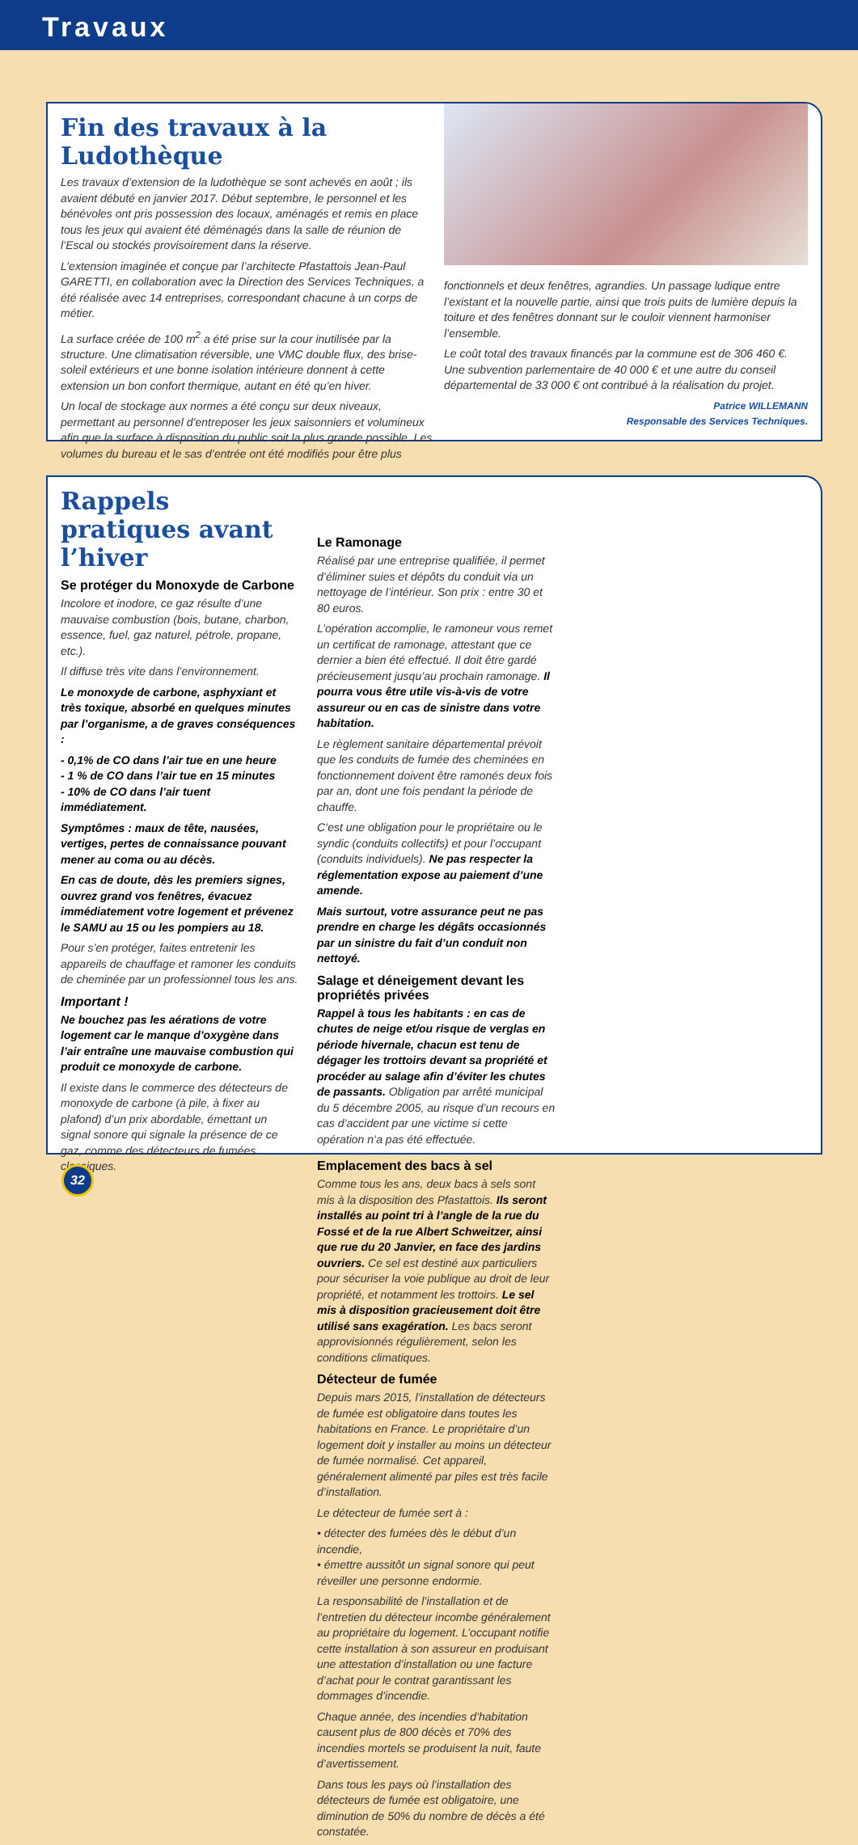Travaux
Fin des travaux à la Ludothèque
Les travaux d’extension de la ludothèque se sont achevés en août ; ils avaient débuté en janvier 2017. Début septembre, le personnel et les bénévoles ont pris possession des locaux, aménagés et remis en place tous les jeux qui avaient été déménagés dans la salle de réunion de l’Escal ou stockés provisoirement dans la réserve.
L’extension imaginée et conçue par l’architecte Pfastattois Jean-Paul GARETTI, en collaboration avec la Direction des Services Techniques, a été réalisée avec 14 entreprises, correspondant chacune à un corps de métier.
La surface créée de 100 m<sup>2</sup> a été prise sur la cour inutilisée par la structure. Une climatisation réversible, une VMC double flux, des brise-soleil extérieurs et une bonne isolation intérieure donnent à cette extension un bon confort thermique, autant en été qu’en hiver.
Un local de stockage aux normes a été conçu sur deux niveaux, permettant au personnel d’entreposer les jeux saisonniers et volumineux afin que la surface à disposition du public soit la plus grande possible. Les volumes du bureau et le sas d’entrée ont été modifiés pour être plus
fonctionnels et deux fenêtres, agrandies. Un passage ludique entre l’existant et la nouvelle partie, ainsi que trois puits de lumière depuis la toiture et des fenêtres donnant sur le couloir viennent harmoniser l’ensemble.
Le coût total des travaux financés par la commune est de 306 460 €. Une subvention parlementaire de 40 000 € et une autre du conseil départemental de 33 000 € ont contribué à la réalisation du projet.
Patrice WILLEMANN
Responsable des Services Techniques.
Rappels pratiques avant l’hiver
Se protéger du Monoxyde de Carbone
Incolore et inodore, ce gaz résulte d’une mauvaise combustion (bois, butane, charbon, essence, fuel, gaz naturel, pétrole, propane, etc.).
Il diffuse très vite dans l’environnement.
Le monoxyde de carbone, asphyxiant et très toxique, absorbé en quelques minutes par l’organisme, a de graves conséquences :
- 0,1% de CO dans l’air tue en une heure
- 1 % de CO dans l’air tue en 15 minutes
- 10% de CO dans l’air tuent immédiatement.
Symptômes : maux de tête, nausées, vertiges, pertes de connaissance pouvant mener au coma ou au décès.
En cas de doute, dès les premiers signes, ouvrez grand vos fenêtres, évacuez immédiatement votre logement et prévenez le SAMU au 15 ou les pompiers au 18.
Pour s’en protéger, faites entretenir les appareils de chauffage et ramoner les conduits de cheminée par un professionnel tous les ans.
Important !
Ne bouchez pas les aérations de votre logement car le manque d’oxygène dans l’air entraîne une mauvaise combustion qui produit ce monoxyde de carbone.
Il existe dans le commerce des détecteurs de monoxyde de carbone (à pile, à fixer au plafond) d’un prix abordable, émettant un signal sonore qui signale la présence de ce gaz, comme des détecteurs de fumées classiques.
Le Ramonage
Réalisé par une entreprise qualifiée, il permet d’éliminer suies et dépôts du conduit via un nettoyage de l’intérieur. Son prix : entre 30 et 80 euros.
L’opération accomplie, le ramoneur vous remet un certificat de ramonage, attestant que ce dernier a bien été effectué. Il doit être gardé précieusement jusqu’au prochain ramonage. Il pourra vous être utile vis-à-vis de votre assureur ou en cas de sinistre dans votre habitation.
Le règlement sanitaire départemental prévoit que les conduits de fumée des cheminées en fonctionnement doivent être ramonés deux fois par an, dont une fois pendant la période de chauffe.
C’est une obligation pour le propriétaire ou le syndic (conduits collectifs) et pour l’occupant (conduits individuels). Ne pas respecter la réglementation expose au paiement d’une amende.
Mais surtout, votre assurance peut ne pas prendre en charge les dégâts occasionnés par un sinistre du fait d’un conduit non nettoyé.
Salage et déneigement devant les propriétés privées
Rappel à tous les habitants : en cas de chutes de neige et/ou risque de verglas en période hivernale, chacun est tenu de dégager les trottoirs devant sa propriété et procéder au salage afin d’éviter les chutes de passants. Obligation par arrêté municipal du 5 décembre 2005, au risque d’un recours en cas d’accident par une victime si cette opération n’a pas été effectuée.
Emplacement des bacs à sel
Comme tous les ans, deux bacs à sels sont mis à la disposition des Pfastattois. Ils seront installés au point tri à l’angle de la rue du Fossé et de la rue Albert Schweitzer, ainsi que rue du 20 Janvier, en face des jardins ouvriers. Ce sel est destiné aux particuliers pour sécuriser la voie publique au droit de leur propriété, et notamment les trottoirs. Le sel mis à disposition gracieusement doit être utilisé sans exagération. Les bacs seront approvisionnés régulièrement, selon les conditions climatiques.
Détecteur de fumée
Depuis mars 2015, l’installation de détecteurs de fumée est obligatoire dans toutes les habitations en France. Le propriétaire d’un logement doit y installer au moins un détecteur de fumée normalisé. Cet appareil, généralement alimenté par piles est très facile d’installation.
Le détecteur de fumée sert à :
• détecter des fumées dès le début d’un incendie,
• émettre aussitôt un signal sonore qui peut réveiller une personne endormie.
La responsabilité de l’installation et de l’entretien du détecteur incombe généralement au propriétaire du logement. L’occupant notifie cette installation à son assureur en produisant une attestation d’installation ou une facture d’achat pour le contrat garantissant les dommages d’incendie.
Chaque année, des incendies d’habitation causent plus de 800 décès et 70% des incendies mortels se produisent la nuit, faute d’avertissement.
Dans tous les pays où l’installation des détecteurs de fumée est obligatoire, une diminution de 50% du nombre de décès a été constatée.
32